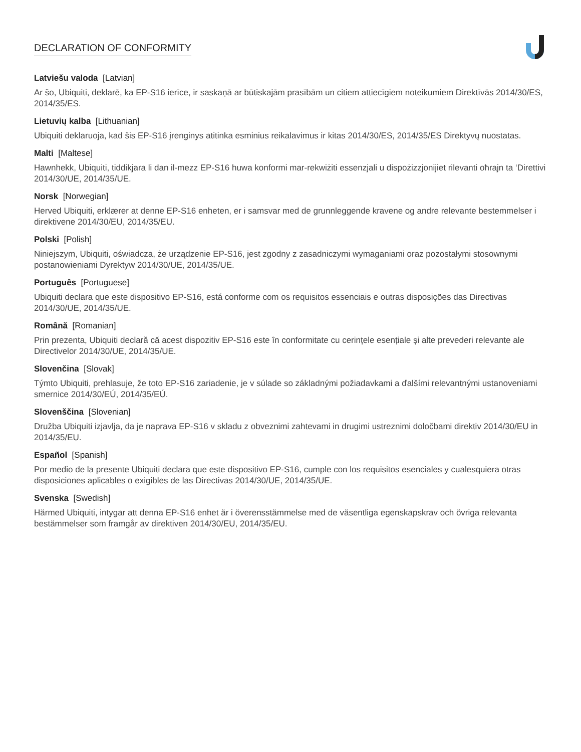DECLARATION OF CONFORMITY
Latviešu valoda [Latvian]
Ar šo, Ubiquiti, deklarē, ka EP-S16 ierīce, ir saskaņā ar būtiskajām prasībām un citiem attiecīgiem noteikumiem Direktīvās 2014/30/ES, 2014/35/ES.
Lietuvių kalba [Lithuanian]
Ubiquiti deklaruoja, kad šis EP-S16 įrenginys atitinka esminius reikalavimus ir kitas 2014/30/ES, 2014/35/ES Direktyvų nuostatas.
Malti [Maltese]
Hawnhekk, Ubiquiti, tiddikjara li dan il-mezz EP-S16 huwa konformi mar-rekwiżiti essenzjali u dispożizzjonijiet rilevanti oħrajn ta ‘Direttivi 2014/30/UE, 2014/35/UE.
Norsk [Norwegian]
Herved Ubiquiti, erklærer at denne EP-S16 enheten, er i samsvar med de grunnleggende kravene og andre relevante bestemmelser i direktivene 2014/30/EU, 2014/35/EU.
Polski [Polish]
Niniejszym, Ubiquiti, oświadcza, że urządzenie EP-S16, jest zgodny z zasadniczymi wymaganiami oraz pozostałymi stosownymi postanowieniami Dyrektyw 2014/30/UE, 2014/35/UE.
Português [Portuguese]
Ubiquiti declara que este dispositivo EP-S16, está conforme com os requisitos essenciais e outras disposições das Directivas 2014/30/UE, 2014/35/UE.
Română [Romanian]
Prin prezenta, Ubiquiti declară că acest dispozitiv EP-S16 este în conformitate cu cerințele esențiale și alte prevederi relevante ale Directivelor 2014/30/UE, 2014/35/UE.
Slovenčina [Slovak]
Týmto Ubiquiti, prehlasuje, že toto EP-S16 zariadenie, je v súlade so základnými požiadavkami a ďalšími relevantnými ustanoveniami smernice 2014/30/EÚ, 2014/35/EÚ.
Slovenščina [Slovenian]
Družba Ubiquiti izjavlja, da je naprava EP-S16 v skladu z obveznimi zahtevami in drugimi ustreznimi določbami direktiv 2014/30/EU in 2014/35/EU.
Español [Spanish]
Por medio de la presente Ubiquiti declara que este dispositivo EP-S16, cumple con los requisitos esenciales y cualesquiera otras disposiciones aplicables o exigibles de las Directivas 2014/30/UE, 2014/35/UE.
Svenska [Swedish]
Härmed Ubiquiti, intygar att denna EP-S16 enhet är i överensstämmelse med de väsentliga egenskapskrav och övriga relevanta bestämmelser som framgår av direktiven 2014/30/EU, 2014/35/EU.